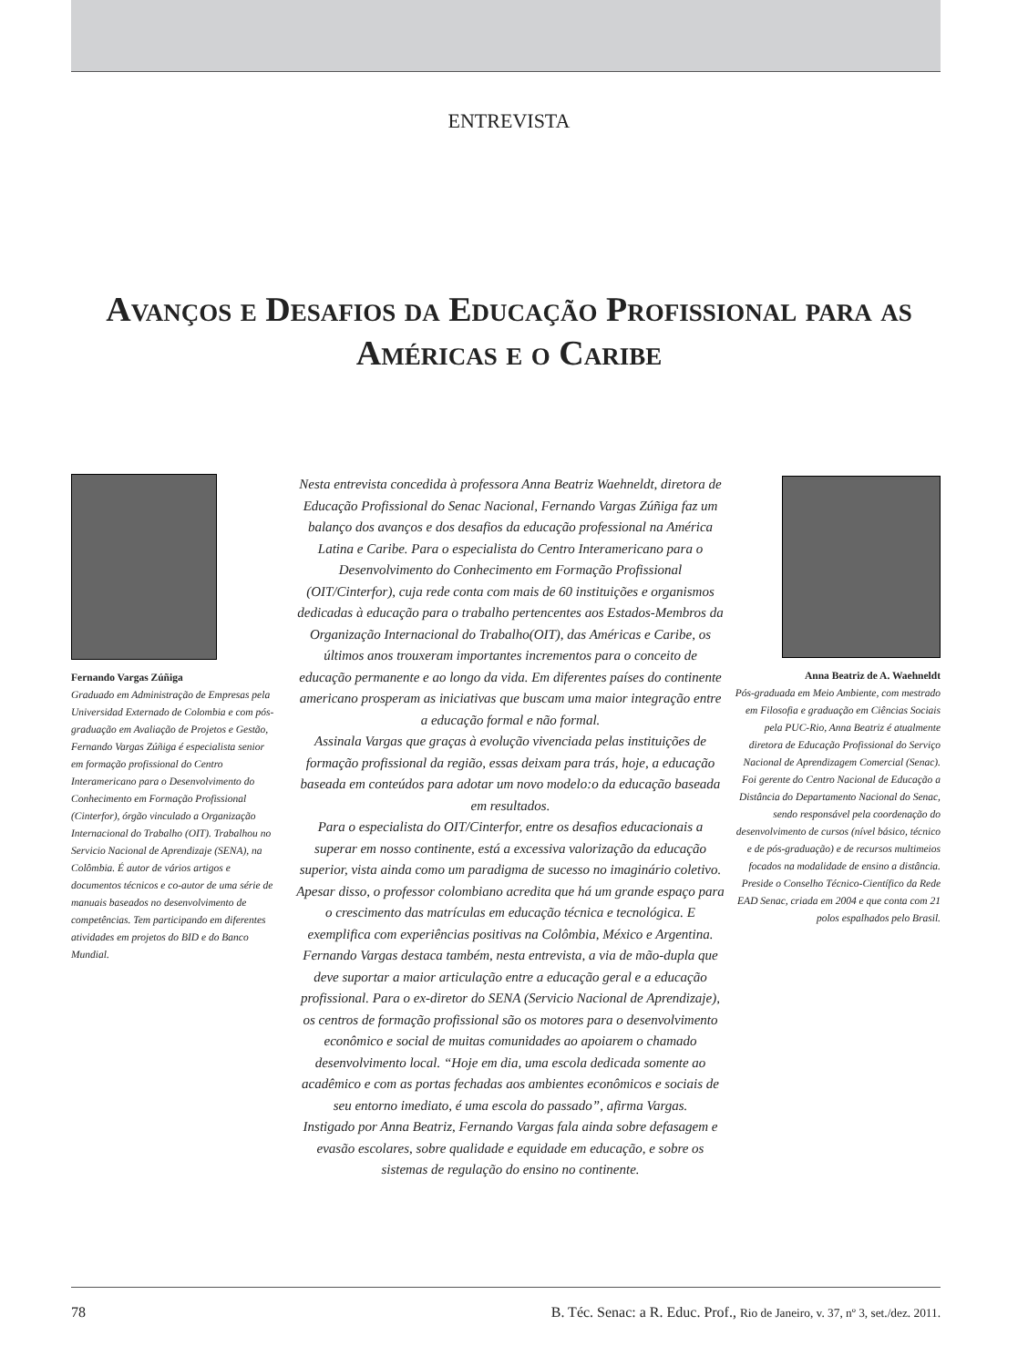ENTREVISTA
Avanços e Desafios da Educação Profissional para as Américas e o Caribe
Fernando Vargas Zúñiga
Graduado em Administração de Empresas pela Universidad Externado de Colombia e com pós-graduação em Avaliação de Projetos e Gestão, Fernando Vargas Zúñiga é especialista senior em formação profissional do Centro Interamericano para o Desenvolvimento do Conhecimento em Formação Profissional (Cinterfor), órgão vinculado a Organização Internacional do Trabalho (OIT). Trabalhou no Servicio Nacional de Aprendizaje (SENA), na Colômbia. É autor de vários artigos e documentos técnicos e co-autor de uma série de manuais baseados no desenvolvimento de competências. Tem participando em diferentes atividades em projetos do BID e do Banco Mundial.
Nesta entrevista concedida à professora Anna Beatriz Waehneldt, diretora de Educação Profissional do Senac Nacional, Fernando Vargas Zúñiga faz um balanço dos avanços e dos desafios da educação professional na América Latina e Caribe. Para o especialista do Centro Interamericano para o Desenvolvimento do Conhecimento em Formação Profissional (OIT/Cinterfor), cuja rede conta com mais de 60 instituições e organismos dedicadas à educação para o trabalho pertencentes aos Estados-Membros da Organização Internacional do Trabalho(OIT), das Américas e Caribe, os últimos anos trouxeram importantes incrementos para o conceito de educação permanente e ao longo da vida. Em diferentes países do continente americano prosperam as iniciativas que buscam uma maior integração entre a educação formal e não formal.
Assinala Vargas que graças à evolução vivenciada pelas instituições de formação profissional da região, essas deixam para trás, hoje, a educação baseada em conteúdos para adotar um novo modelo:o da educação baseada em resultados.
Para o especialista do OIT/Cinterfor, entre os desafios educacionais a superar em nosso continente, está a excessiva valorização da educação superior, vista ainda como um paradigma de sucesso no imaginário coletivo. Apesar disso, o professor colombiano acredita que há um grande espaço para o crescimento das matrículas em educação técnica e tecnológica. E exemplifica com experiências positivas na Colômbia, México e Argentina.
Fernando Vargas destaca também, nesta entrevista, a via de mão-dupla que deve suportar a maior articulação entre a educação geral e a educação profissional. Para o ex-diretor do SENA (Servicio Nacional de Aprendizaje), os centros de formação profissional são os motores para o desenvolvimento econômico e social de muitas comunidades ao apoiarem o chamado desenvolvimento local. “Hoje em dia, uma escola dedicada somente ao acadêmico e com as portas fechadas aos ambientes econômicos e sociais de seu entorno imediato, é uma escola do passado”, afirma Vargas.
Instigado por Anna Beatriz, Fernando Vargas fala ainda sobre defasagem e evasão escolares, sobre qualidade e equidade em educação, e sobre os sistemas de regulação do ensino no continente.
Anna Beatriz de A. Waehneldt
Pós-graduada em Meio Ambiente, com mestrado em Filosofia e graduação em Ciências Sociais pela PUC-Rio, Anna Beatriz é atualmente diretora de Educação Profissional do Serviço Nacional de Aprendizagem Comercial (Senac). Foi gerente do Centro Nacional de Educação a Distância do Departamento Nacional do Senac, sendo responsável pela coordenação do desenvolvimento de cursos (nível básico, técnico e de pós-graduação) e de recursos multimeios focados na modalidade de ensino a distância. Preside o Conselho Técnico-Científico da Rede EAD Senac, criada em 2004 e que conta com 21 polos espalhados pelo Brasil.
78 B. Téc. Senac: a R. Educ. Prof., Rio de Janeiro, v. 37, nº 3, set./dez. 2011.